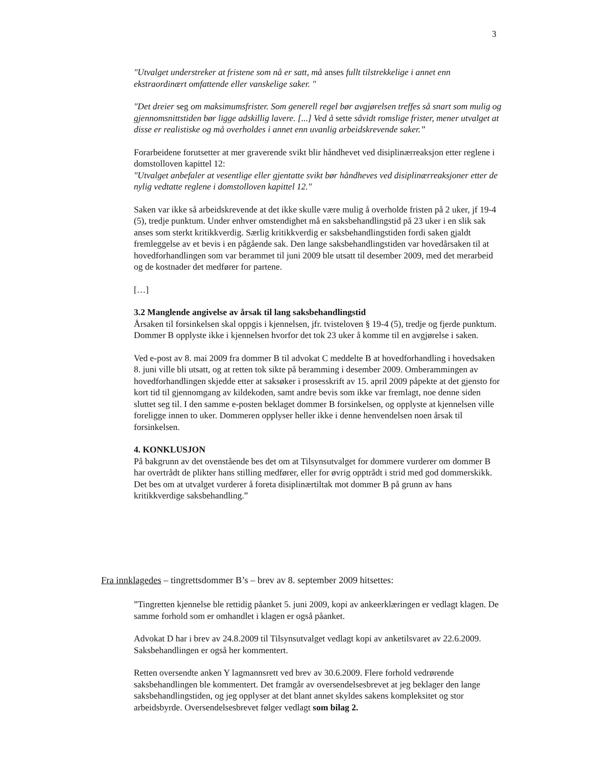3
"Utvalget understreker at fristene som nå er satt, må anses fullt tilstrekkelige i annet enn ekstraordinært omfattende eller vanskelige saker. "
"Det dreier seg om maksimumsfrister. Som generell regel bør avgjørelsen treffes så snart som mulig og gjennomsnittstiden bør ligge adskillig lavere. [...] Ved å sette såvidt romslige frister, mener utvalget at disse er realistiske og må overholdes i annet enn uvanlig arbeidskrevende saker.”
Forarbeidene forutsetter at mer graverende svikt blir håndhevet ved disiplinærreaksjon etter reglene i domstolloven kapittel 12:
"Utvalget anbefaler at vesentlige eller gjentatte svikt bør håndheves ved disiplinærreaksjoner etter de nylig vedtatte reglene i domstolloven kapittel 12."
Saken var ikke så arbeidskrevende at det ikke skulle være mulig å overholde fristen på 2 uker, jf 19-4 (5), tredje punktum. Under enhver omstendighet må en saksbehandlingstid på 23 uker i en slik sak anses som sterkt kritikkverdig. Særlig kritikkverdig er saksbehandlingstiden fordi saken gjaldt fremleggelse av et bevis i en pågående sak. Den lange saksbehandlingstiden var hovedårsaken til at hovedforhandlingen som var berammet til juni 2009 ble utsatt til desember 2009, med det merarbeid og de kostnader det medfører for partene.
[…]
3.2 Manglende angivelse av årsak til lang saksbehandlingstid
Årsaken til forsinkelsen skal oppgis i kjennelsen, jfr. tvisteloven § 19-4 (5), tredje og fjerde punktum. Dommer B opplyste ikke i kjennelsen hvorfor det tok 23 uker å komme til en avgjørelse i saken.
Ved e-post av 8. mai 2009 fra dommer B til advokat C meddelte B at hovedforhandling i hovedsaken 8. juni ville bli utsatt, og at retten tok sikte på beramming i desember 2009. Omberammingen av hovedforhandlingen skjedde etter at saksøker i prosesskrift av 15. april 2009 påpekte at det gjensto for kort tid til gjennomgang av kildekoden, samt andre bevis som ikke var fremlagt, noe denne siden sluttet seg til. I den samme e-posten beklaget dommer B forsinkelsen, og opplyste at kjennelsen ville foreligge innen to uker. Dommeren opplyser heller ikke i denne henvendelsen noen årsak til forsinkelsen.
4. KONKLUSJON
På bakgrunn av det ovenstående bes det om at Tilsynsutvalget for dommere vurderer om dommer B har overtrådt de plikter hans stilling medfører, eller for øvrig opptrådt i strid med god dommerskikk. Det bes om at utvalget vurderer å foreta disiplinærtiltak mot dommer B på grunn av hans kritikkverdige saksbehandling.”
Fra innklagedes – tingrettsdommer B’s – brev av 8. september 2009 hitsettes:
”Tingretten kjennelse ble rettidig påanket 5. juni 2009, kopi av ankeerklæringen er vedlagt klagen. De samme forhold som er omhandlet i klagen er også påanket.
Advokat D har i brev av 24.8.2009 til Tilsynsutvalget vedlagt kopi av anketilsvaret av 22.6.2009. Saksbehandlingen er også her kommentert.
Retten oversendte anken Y lagmannsrett ved brev av 30.6.2009. Flere forhold vedrørende saksbehandlingen ble kommentert. Det framgår av oversendelsesbrevet at jeg beklager den lange saksbehandlingstiden, og jeg opplyser at det blant annet skyldes sakens kompleksitet og stor arbeidsbyrde. Oversendelsesbrevet følger vedlagt som bilag 2.